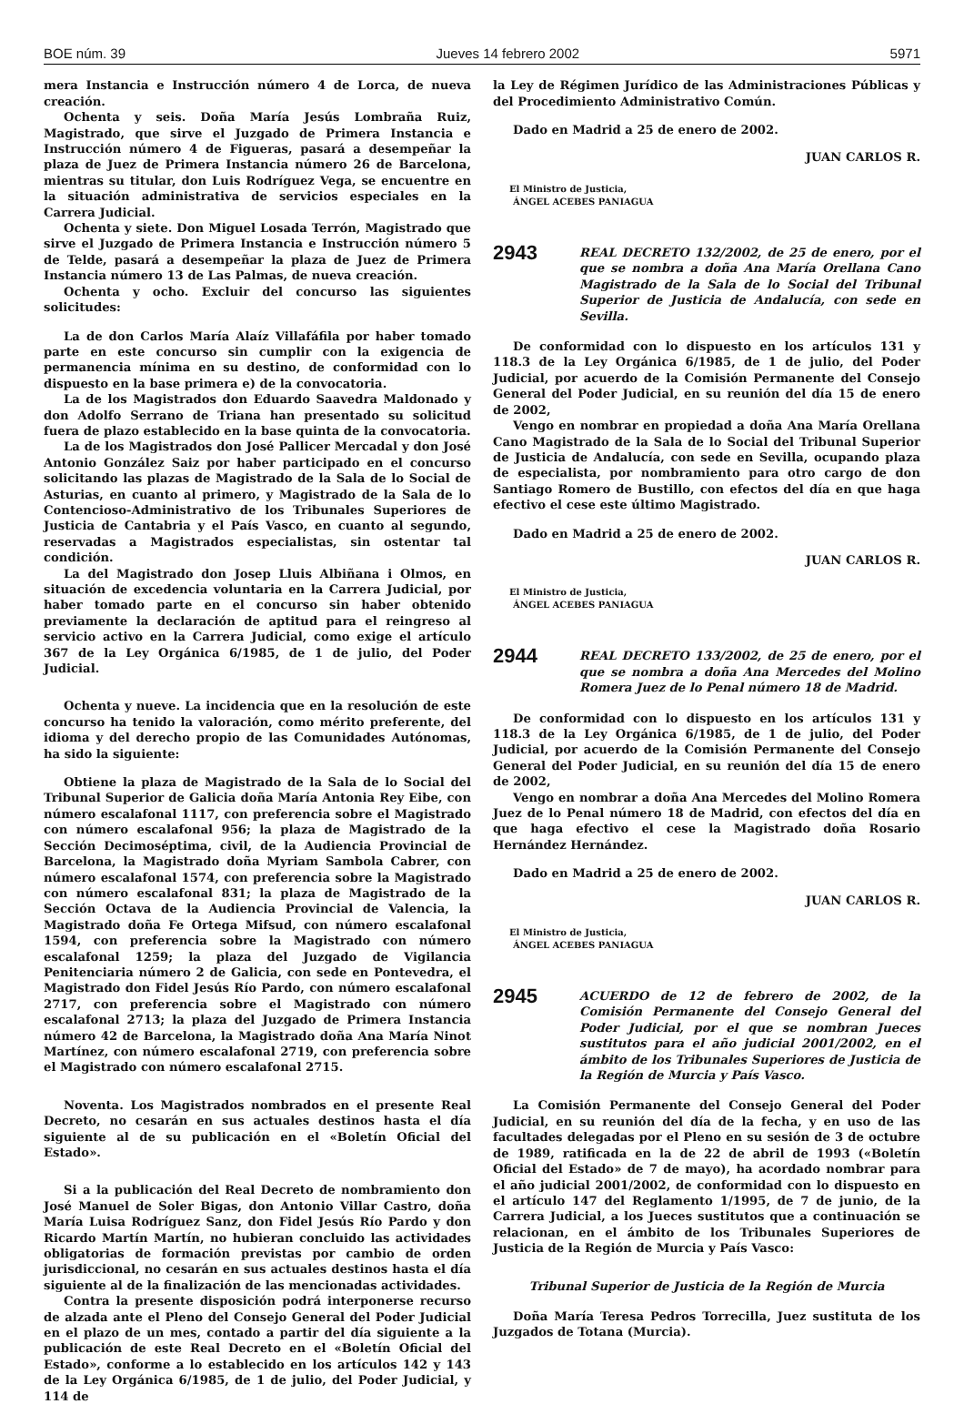BOE núm. 39 Jueves 14 febrero 2002 5971
mera Instancia e Instrucción número 4 de Lorca, de nueva creación.
Ochenta y seis. Doña María Jesús Lombraña Ruiz, Magistrado, que sirve el Juzgado de Primera Instancia e Instrucción número 4 de Figueras, pasará a desempeñar la plaza de Juez de Primera Instancia número 26 de Barcelona, mientras su titular, don Luis Rodríguez Vega, se encuentre en la situación administrativa de servicios especiales en la Carrera Judicial.
Ochenta y siete. Don Miguel Losada Terrón, Magistrado que sirve el Juzgado de Primera Instancia e Instrucción número 5 de Telde, pasará a desempeñar la plaza de Juez de Primera Instancia número 13 de Las Palmas, de nueva creación.
Ochenta y ocho. Excluir del concurso las siguientes solicitudes:
La de don Carlos María Alaíz Villafáfila por haber tomado parte en este concurso sin cumplir con la exigencia de permanencia mínima en su destino, de conformidad con lo dispuesto en la base primera e) de la convocatoria.
La de los Magistrados don Eduardo Saavedra Maldonado y don Adolfo Serrano de Triana han presentado su solicitud fuera de plazo establecido en la base quinta de la convocatoria.
La de los Magistrados don José Pallicer Mercadal y don José Antonio González Saiz por haber participado en el concurso solicitando las plazas de Magistrado de la Sala de lo Social de Asturias, en cuanto al primero, y Magistrado de la Sala de lo Contencioso-Administrativo de los Tribunales Superiores de Justicia de Cantabria y el País Vasco, en cuanto al segundo, reservadas a Magistrados especialistas, sin ostentar tal condición.
La del Magistrado don Josep Lluis Albiñana i Olmos, en situación de excedencia voluntaria en la Carrera Judicial, por haber tomado parte en el concurso sin haber obtenido previamente la declaración de aptitud para el reingreso al servicio activo en la Carrera Judicial, como exige el artículo 367 de la Ley Orgánica 6/1985, de 1 de julio, del Poder Judicial.
Ochenta y nueve. La incidencia que en la resolución de este concurso ha tenido la valoración, como mérito preferente, del idioma y del derecho propio de las Comunidades Autónomas, ha sido la siguiente:
Obtiene la plaza de Magistrado de la Sala de lo Social del Tribunal Superior de Galicia doña María Antonia Rey Eibe, con número escalafonal 1117, con preferencia sobre el Magistrado con número escalafonal 956; la plaza de Magistrado de la Sección Decimoséptima, civil, de la Audiencia Provincial de Barcelona, la Magistrado doña Myriam Sambola Cabrer, con número escalafonal 1574, con preferencia sobre la Magistrado con número escalafonal 831; la plaza de Magistrado de la Sección Octava de la Audiencia Provincial de Valencia, la Magistrado doña Fe Ortega Mifsud, con número escalafonal 1594, con preferencia sobre la Magistrado con número escalafonal 1259; la plaza del Juzgado de Vigilancia Penitenciaria número 2 de Galicia, con sede en Pontevedra, el Magistrado don Fidel Jesús Río Pardo, con número escalafonal 2717, con preferencia sobre el Magistrado con número escalafonal 2713; la plaza del Juzgado de Primera Instancia número 42 de Barcelona, la Magistrado doña Ana María Ninot Martínez, con número escalafonal 2719, con preferencia sobre el Magistrado con número escalafonal 2715.
Noventa. Los Magistrados nombrados en el presente Real Decreto, no cesarán en sus actuales destinos hasta el día siguiente al de su publicación en el «Boletín Oficial del Estado».
Si a la publicación del Real Decreto de nombramiento don José Manuel de Soler Bigas, don Antonio Villar Castro, doña María Luisa Rodríguez Sanz, don Fidel Jesús Río Pardo y don Ricardo Martín Martín, no hubieran concluido las actividades obligatorias de formación previstas por cambio de orden jurisdiccional, no cesarán en sus actuales destinos hasta el día siguiente al de la finalización de las mencionadas actividades.
Contra la presente disposición podrá interponerse recurso de alzada ante el Pleno del Consejo General del Poder Judicial en el plazo de un mes, contado a partir del día siguiente a la publicación de este Real Decreto en el «Boletín Oficial del Estado», conforme a lo establecido en los artículos 142 y 143 de la Ley Orgánica 6/1985, de 1 de julio, del Poder Judicial, y 114 de
la Ley de Régimen Jurídico de las Administraciones Públicas y del Procedimiento Administrativo Común.
Dado en Madrid a 25 de enero de 2002.
JUAN CARLOS R.
El Ministro de Justicia,
ÁNGEL ACEBES PANIAGUA
2943
REAL DECRETO 132/2002, de 25 de enero, por el que se nombra a doña Ana María Orellana Cano Magistrado de la Sala de lo Social del Tribunal Superior de Justicia de Andalucía, con sede en Sevilla.
De conformidad con lo dispuesto en los artículos 131 y 118.3 de la Ley Orgánica 6/1985, de 1 de julio, del Poder Judicial, por acuerdo de la Comisión Permanente del Consejo General del Poder Judicial, en su reunión del día 15 de enero de 2002,
Vengo en nombrar en propiedad a doña Ana María Orellana Cano Magistrado de la Sala de lo Social del Tribunal Superior de Justicia de Andalucía, con sede en Sevilla, ocupando plaza de especialista, por nombramiento para otro cargo de don Santiago Romero de Bustillo, con efectos del día en que haga efectivo el cese este último Magistrado.
Dado en Madrid a 25 de enero de 2002.
JUAN CARLOS R.
El Ministro de Justicia,
ÁNGEL ACEBES PANIAGUA
2944
REAL DECRETO 133/2002, de 25 de enero, por el que se nombra a doña Ana Mercedes del Molino Romera Juez de lo Penal número 18 de Madrid.
De conformidad con lo dispuesto en los artículos 131 y 118.3 de la Ley Orgánica 6/1985, de 1 de julio, del Poder Judicial, por acuerdo de la Comisión Permanente del Consejo General del Poder Judicial, en su reunión del día 15 de enero de 2002,
Vengo en nombrar a doña Ana Mercedes del Molino Romera Juez de lo Penal número 18 de Madrid, con efectos del día en que haga efectivo el cese la Magistrado doña Rosario Hernández Hernández.
Dado en Madrid a 25 de enero de 2002.
JUAN CARLOS R.
El Ministro de Justicia,
ÁNGEL ACEBES PANIAGUA
2945
ACUERDO de 12 de febrero de 2002, de la Comisión Permanente del Consejo General del Poder Judicial, por el que se nombran Jueces sustitutos para el año judicial 2001/2002, en el ámbito de los Tribunales Superiores de Justicia de la Región de Murcia y País Vasco.
La Comisión Permanente del Consejo General del Poder Judicial, en su reunión del día de la fecha, y en uso de las facultades delegadas por el Pleno en su sesión de 3 de octubre de 1989, ratificada en la de 22 de abril de 1993 («Boletín Oficial del Estado» de 7 de mayo), ha acordado nombrar para el año judicial 2001/2002, de conformidad con lo dispuesto en el artículo 147 del Reglamento 1/1995, de 7 de junio, de la Carrera Judicial, a los Jueces sustitutos que a continuación se relacionan, en el ámbito de los Tribunales Superiores de Justicia de la Región de Murcia y País Vasco:
Tribunal Superior de Justicia de la Región de Murcia
Doña María Teresa Pedros Torrecilla, Juez sustituta de los Juzgados de Totana (Murcia).